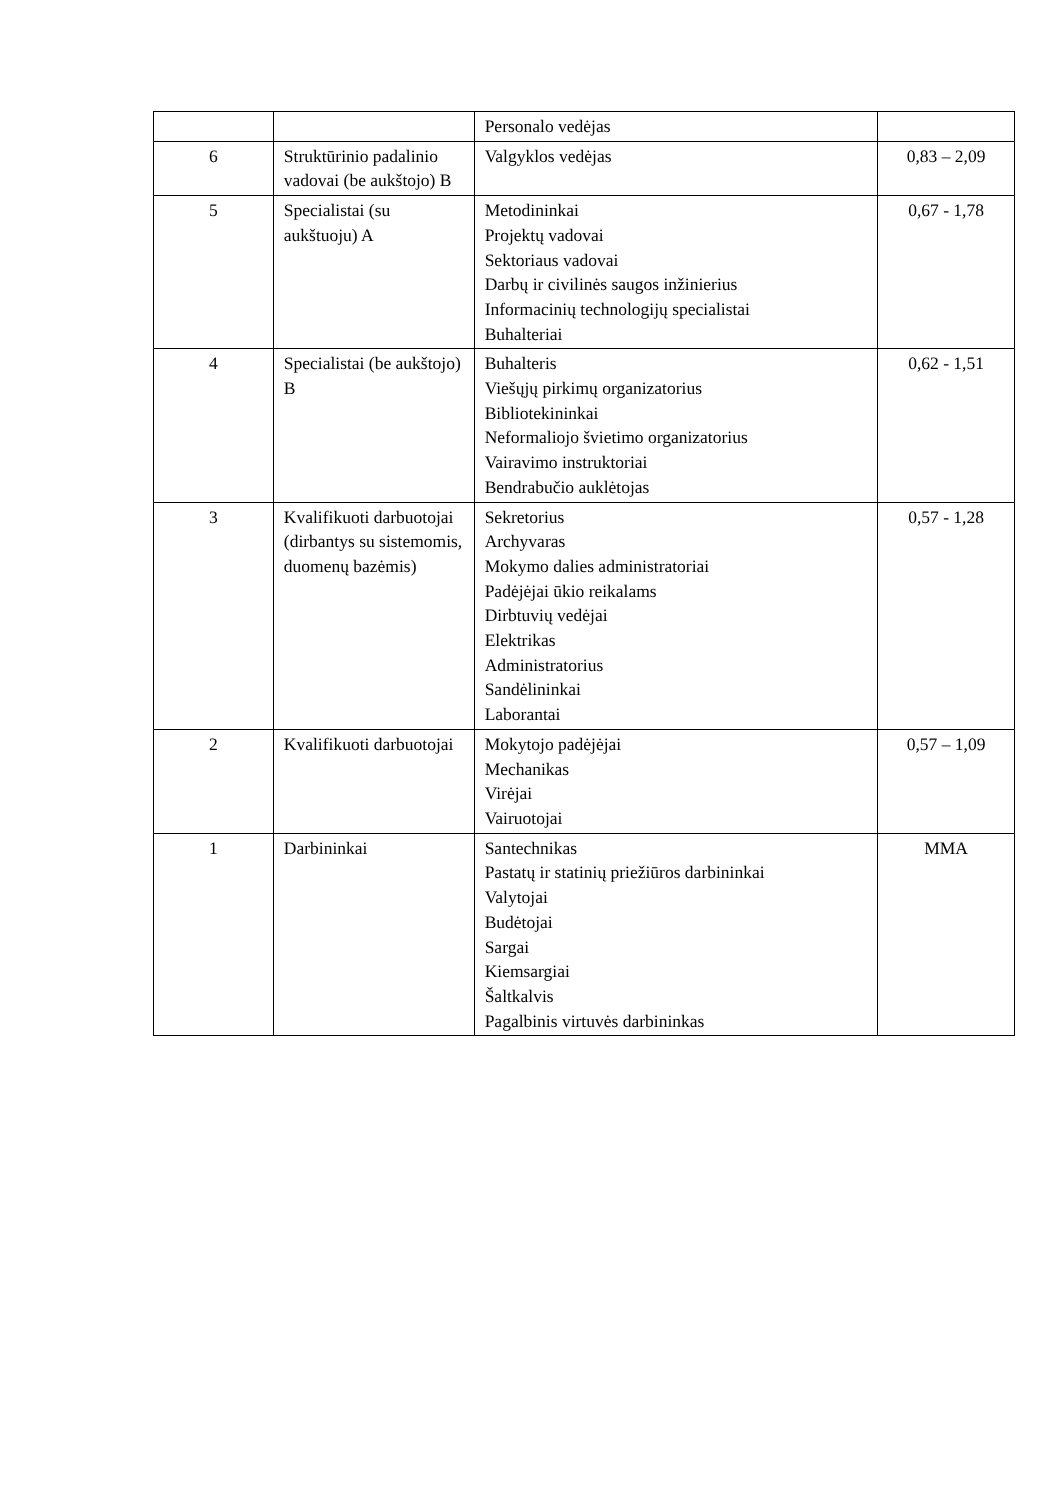| | | Personalo vedėjas | |
| 6 | Struktūrinio padalinio vadovai (be aukštojo) B | Valgyklos vedėjas | 0,83 – 2,09 |
| 5 | Specialistai (su aukštuoju) A | Metodininkai Projektų vadovai Sektoriaus vadovai Darbų ir civilinės saugos inžinierius Informacinių technologijų specialistai Buhalteriai | 0,67 - 1,78 |
| 4 | Specialistai (be aukštojo) B | Buhalteris Viešųjų pirkimų organizatorius Bibliotekininkai Neformaliojo švietimo organizatorius Vairavimo instruktoriai Bendrabučio auklėtojas | 0,62 - 1,51 |
| 3 | Kvalifikuoti darbuotojai (dirbantys su sistemomis, duomenų bazėmis) | Sekretorius Archyvaras Mokymo dalies administratoriai Padėjėjai ūkio reikalams Dirbtuvių vedėjai Elektrikas Administratorius Sandėlininkai Laborantai | 0,57 - 1,28 |
| 2 | Kvalifikuoti darbuotojai | Mokytojo padėjėjai Mechanikas Virėjai Vairuotojai | 0,57 – 1,09 |
| 1 | Darbininkai | Santechnikas Pastatų ir statinių priežiūros darbininkai Valytojai Budėtojai Sargai Kiemsargiai Šaltkalvis Pagalbinis virtuvės darbininkas | MMA |